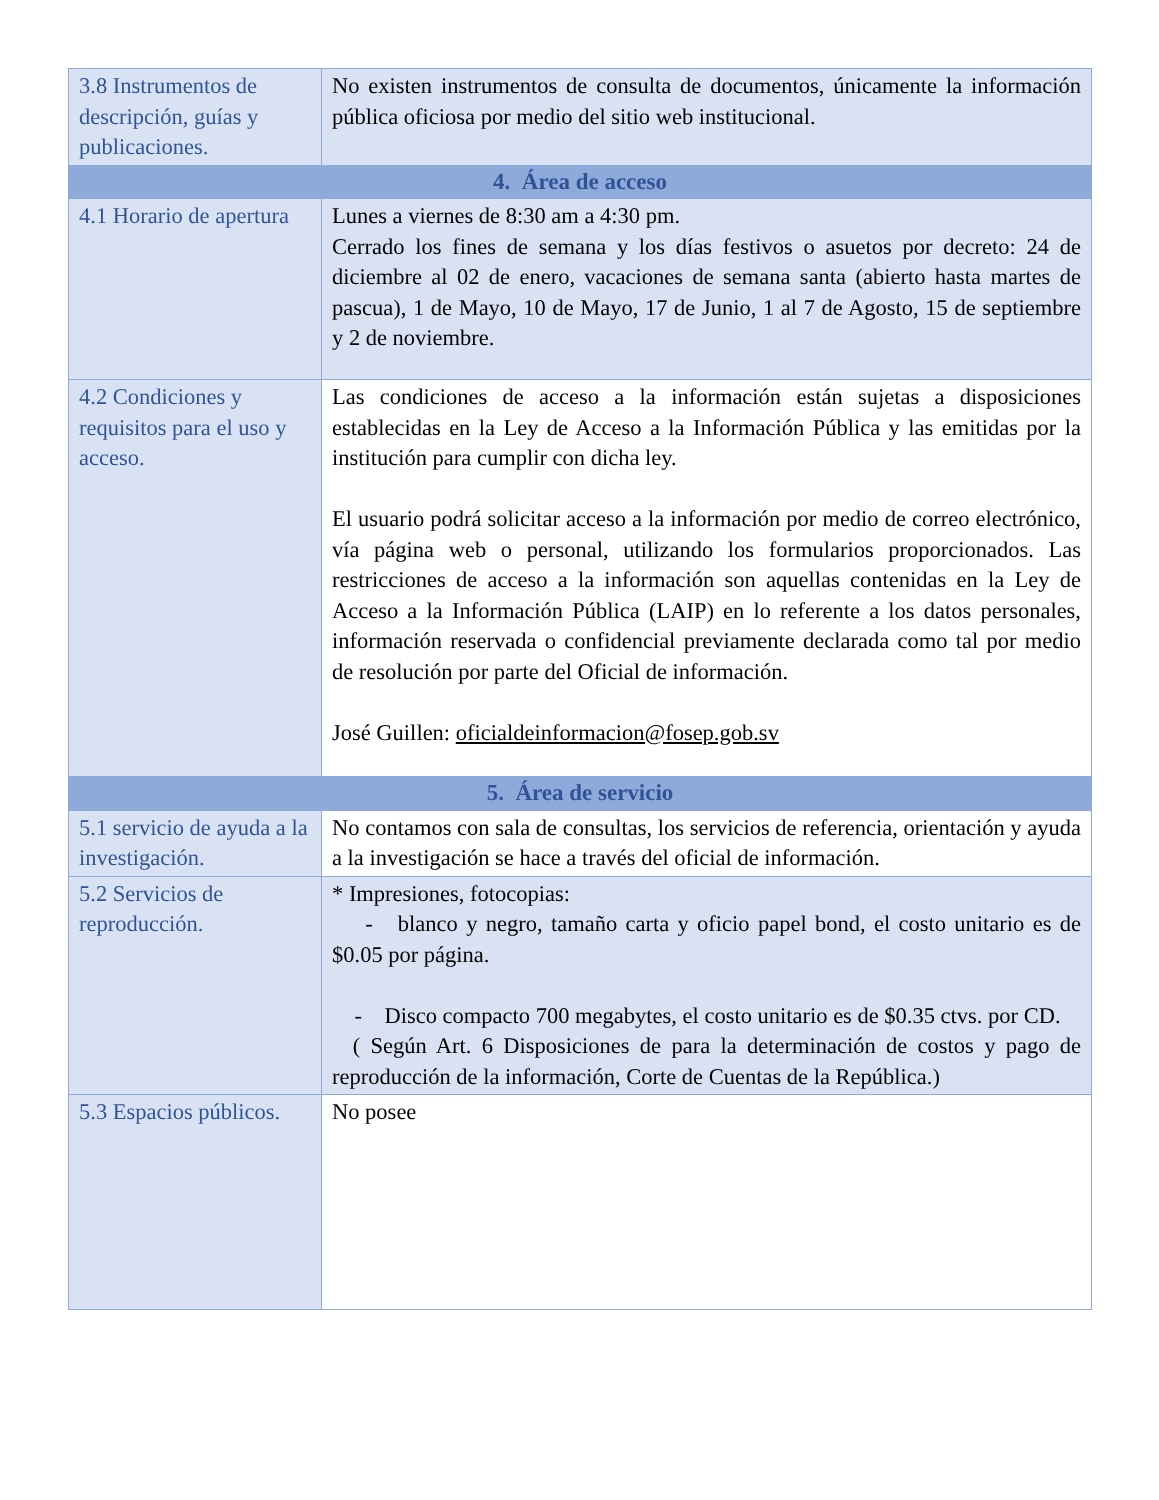| 3.8 Instrumentos de descripción, guías y publicaciones. | No existen instrumentos de consulta de documentos, únicamente la información pública oficiosa por medio del sitio web institucional. |
| 4. Área de acceso | |
| 4.1 Horario de apertura | Lunes a viernes de 8:30 am a 4:30 pm. Cerrado los fines de semana y los días festivos o asuetos por decreto: 24 de diciembre al 02 de enero, vacaciones de semana santa (abierto hasta martes de pascua), 1 de Mayo, 10 de Mayo, 17 de Junio, 1 al 7 de Agosto, 15 de septiembre y 2 de noviembre. |
| 4.2 Condiciones y requisitos para el uso y acceso. | Las condiciones de acceso a la información están sujetas a disposiciones establecidas en la Ley de Acceso a la Información Pública y las emitidas por la institución para cumplir con dicha ley. El usuario podrá solicitar acceso a la información por medio de correo electrónico, vía página web o personal, utilizando los formularios proporcionados. Las restricciones de acceso a la información son aquellas contenidas en la Ley de Acceso a la Información Pública (LAIP) en lo referente a los datos personales, información reservada o confidencial previamente declarada como tal por medio de resolución por parte del Oficial de información. José Guillen: oficialdeinformacion@fosep.gob.sv |
| 5. Área de servicio | |
| 5.1 servicio de ayuda a la investigación. | No contamos con sala de consultas, los servicios de referencia, orientación y ayuda a la investigación se hace a través del oficial de información. |
| 5.2 Servicios de reproducción. | * Impresiones, fotocopias: - blanco y negro, tamaño carta y oficio papel bond, el costo unitario es de $0.05 por página. - Disco compacto 700 megabytes, el costo unitario es de $0.35 ctvs. por CD. ( Según Art. 6 Disposiciones de para la determinación de costos y pago de reproducción de la información, Corte de Cuentas de la República.) |
| 5.3 Espacios públicos. | No posee |